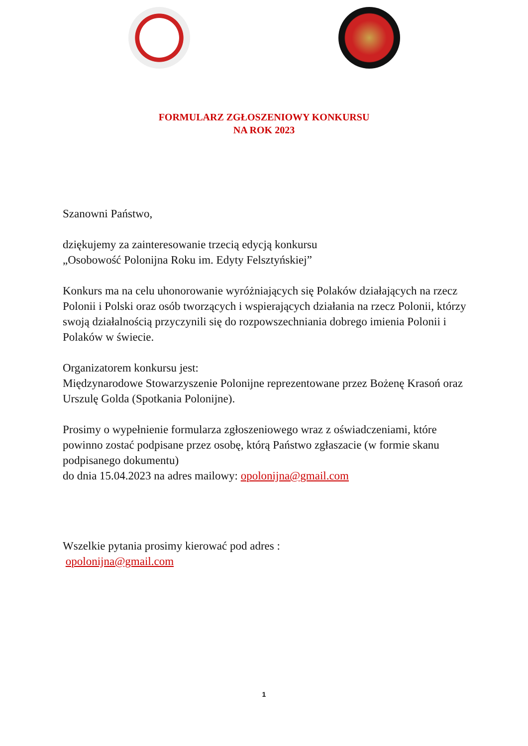FORMULARZ ZGŁOSZENIOWY KONKURSU
NA ROK 2023
Szanowni Państwo,
dziękujemy za zainteresowanie trzecią edycją konkursu
„Osobowość Polonijna Roku im. Edyty Felsztyńskiej”
Konkurs ma na celu uhonorowanie wyróżniających się Polaków działających na rzecz Polonii i Polski oraz osób tworzących i wspierających działania na rzecz Polonii, którzy swoją działalnością przyczynili się do rozpowszechniania dobrego imienia Polonii i Polaków w świecie.
Organizatorem konkursu jest:
Międzynarodowe Stowarzyszenie Polonijne reprezentowane przez Bożenę Krasoń oraz Urszulę Golda (Spotkania Polonijne).
Prosimy o wypełnienie formularza zgłoszeniowego wraz z oświadczeniami, które powinno zostać podpisane przez osobę, którą Państwo zgłaszacie (w formie skanu podpisanego dokumentu)
do dnia 15.04.2023 na adres mailowy: opolonijna@gmail.com
Wszelkie pytania prosimy kierować pod adres :
opolonijna@gmail.com
1